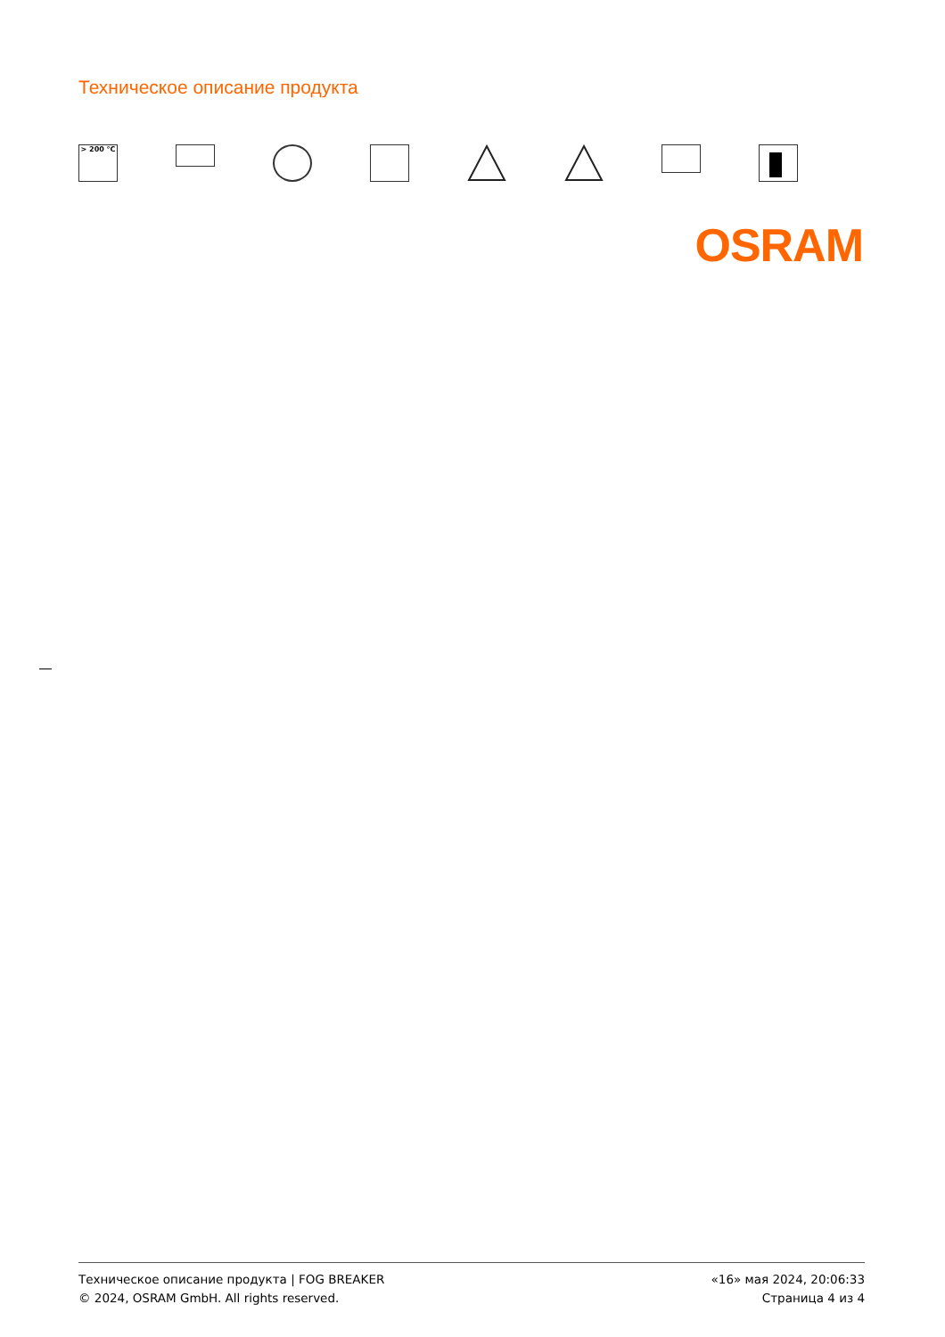Техническое описание продукта
> 200 °C
OSRAM
Техническое описание продукта | FOG BREAKER
© 2024, OSRAM GmbH. All rights reserved.
«16» мая 2024, 20:06:33
Страница 4 из 4